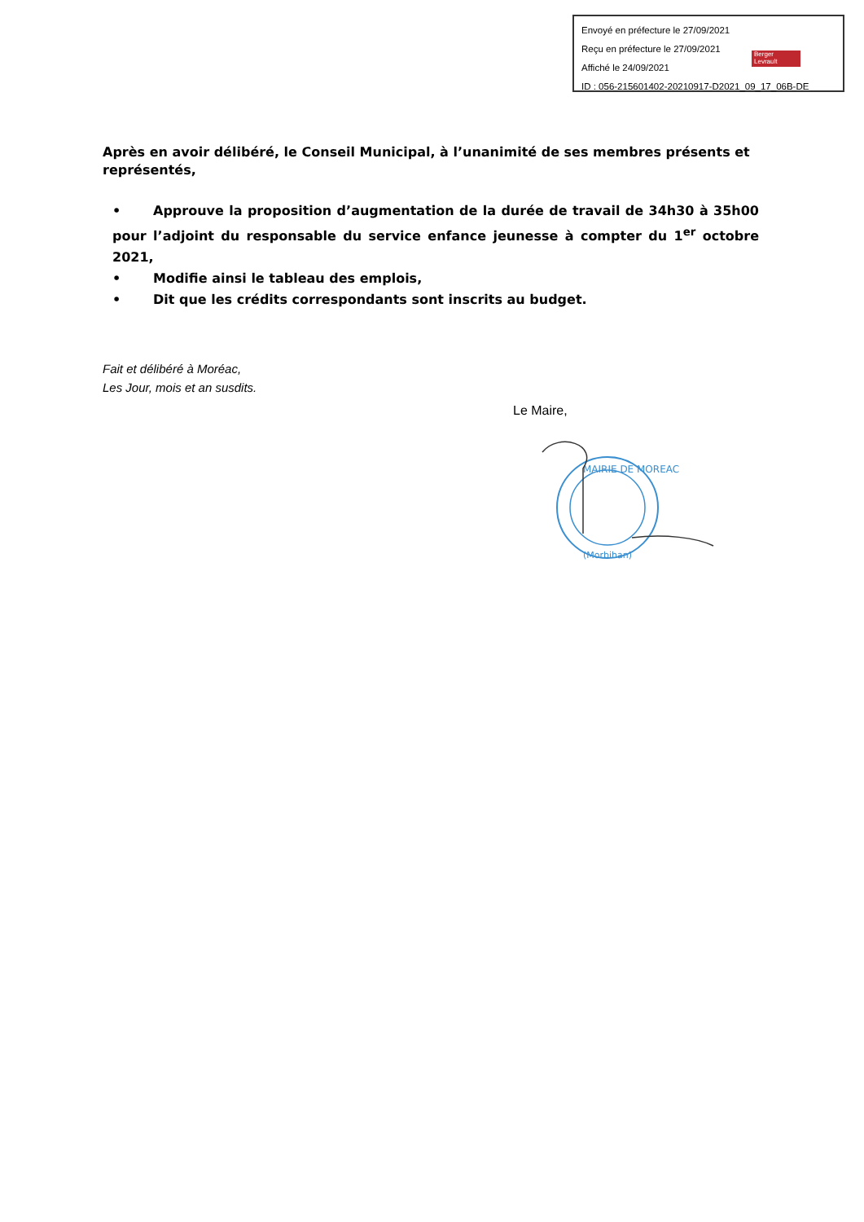Envoyé en préfecture le 27/09/2021
Reçu en préfecture le 27/09/2021
Affiché le 24/09/2021
ID : 056-215601402-20210917-D2021_09_17_06B-DE
Berger
Levrault
Après en avoir délibéré, le Conseil Municipal, à l’unanimité de ses membres présents et représentés,
• Approuve la proposition d’augmentation de la durée de travail de 34h30 à 35h00 pour l’adjoint du responsable du service enfance jeunesse à compter du 1<sup>er</sup> octobre 2021,
• Modifie ainsi le tableau des emplois,
• Dit que les crédits correspondants sont inscrits au budget.
Fait et délibéré à Moréac,
Les Jour, mois et an susdits.
Le Maire,
MAIRIE DE MOREAC
(Morbihan)